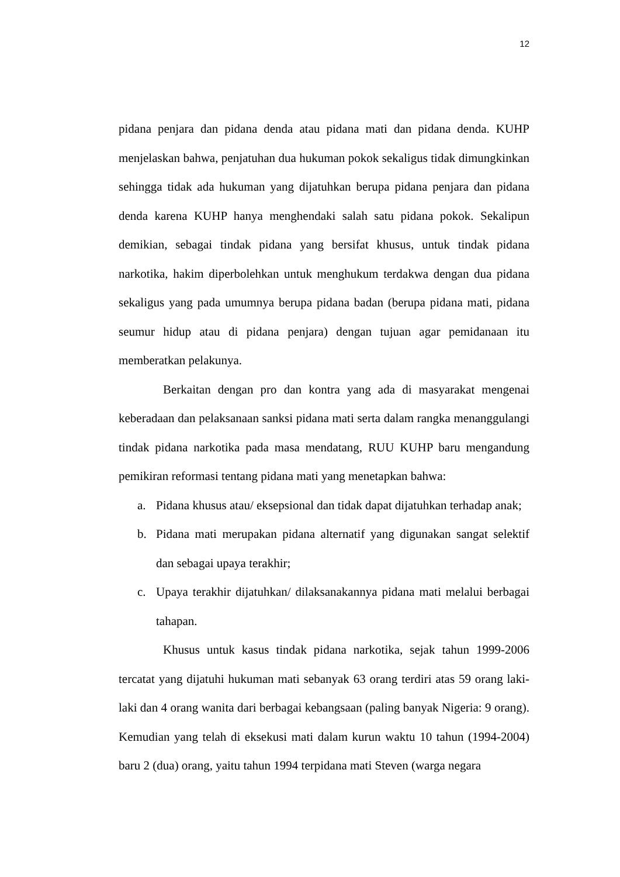12
pidana penjara dan pidana denda atau pidana mati dan pidana denda. KUHP menjelaskan bahwa, penjatuhan dua hukuman pokok sekaligus tidak dimungkinkan sehingga tidak ada hukuman yang dijatuhkan berupa pidana penjara dan pidana denda karena KUHP hanya menghendaki salah satu pidana pokok. Sekalipun demikian, sebagai tindak pidana yang bersifat khusus, untuk tindak pidana narkotika, hakim diperbolehkan untuk menghukum terdakwa dengan dua pidana sekaligus yang pada umumnya berupa pidana badan (berupa pidana mati, pidana seumur hidup atau di pidana penjara) dengan tujuan agar pemidanaan itu memberatkan pelakunya.
Berkaitan dengan pro dan kontra yang ada di masyarakat mengenai keberadaan dan pelaksanaan sanksi pidana mati serta dalam rangka menanggulangi tindak pidana narkotika pada masa mendatang, RUU KUHP baru mengandung pemikiran reformasi tentang pidana mati yang menetapkan bahwa:
a. Pidana khusus atau/ eksepsional dan tidak dapat dijatuhkan terhadap anak;
b. Pidana mati merupakan pidana alternatif yang digunakan sangat selektif dan sebagai upaya terakhir;
c. Upaya terakhir dijatuhkan/ dilaksanakannya pidana mati melalui berbagai tahapan.
Khusus untuk kasus tindak pidana narkotika, sejak tahun 1999-2006 tercatat yang dijatuhi hukuman mati sebanyak 63 orang terdiri atas 59 orang laki-laki dan 4 orang wanita dari berbagai kebangsaan (paling banyak Nigeria: 9 orang). Kemudian yang telah di eksekusi mati dalam kurun waktu 10 tahun (1994-2004) baru 2 (dua) orang, yaitu tahun 1994 terpidana mati Steven (warga negara